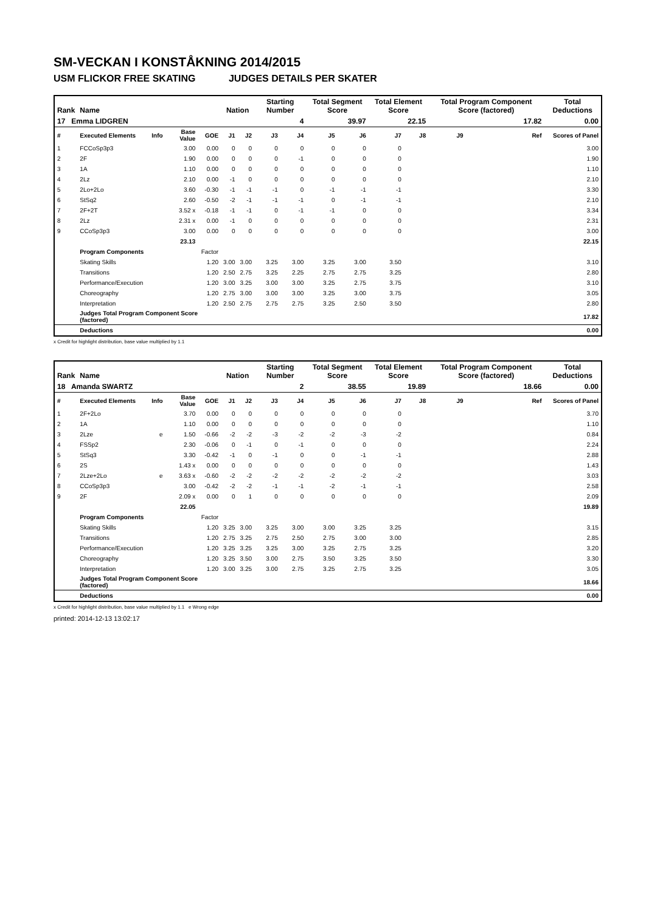SM-VECKAN I KONSTÅKNING 2014/2015
USM FLICKOR FREE SKATING JUDGES DETAILS PER SKATER
| Rank | Name | | | | Nation | | Starting Number | | Total Segment Score | | Total Element Score | | Total Program Component Score (factored) | | | | Total Deductions |
| --- | --- | --- | --- | --- | --- | --- | --- | --- | --- | --- | --- | --- | --- | --- | --- | --- | --- |
| 17 Emma LIDGREN | | | | | | | 4 | | 39.97 | | 22.15 | | 17.82 | | | | 0.00 |
| # | Executed Elements | Info | Base Value | GOE | J1 | J2 | J3 | J4 | J5 | J6 | J7 | J8 | J9 | | | Ref | Scores of Panel |
| 1 | FCCoSp3p3 | | 3.00 | 0.00 | 0 | 0 | 0 | 0 | 0 | 0 | 0 | | | | | | 3.00 |
| 2 | 2F | | 1.90 | 0.00 | 0 | 0 | 0 | -1 | 0 | 0 | 0 | | | | | | 1.90 |
| 3 | 1A | | 1.10 | 0.00 | 0 | 0 | 0 | 0 | 0 | 0 | 0 | | | | | | 1.10 |
| 4 | 2Lz | | 2.10 | 0.00 | -1 | 0 | 0 | 0 | 0 | 0 | 0 | | | | | | 2.10 |
| 5 | 2Lo+2Lo | | 3.60 | -0.30 | -1 | -1 | -1 | 0 | -1 | -1 | -1 | | | | | | 3.30 |
| 6 | StSq2 | | 2.60 | -0.50 | -2 | -1 | -1 | -1 | 0 | -1 | -1 | | | | | | 2.10 |
| 7 | 2F+2T | | 3.52 x | -0.18 | -1 | -1 | 0 | -1 | -1 | 0 | 0 | | | | | | 3.34 |
| 8 | 2Lz | | 2.31 x | 0.00 | -1 | 0 | 0 | 0 | 0 | 0 | 0 | | | | | | 2.31 |
| 9 | CCoSp3p3 | | 3.00 | 0.00 | 0 | 0 | 0 | 0 | 0 | 0 | 0 | | | | | | 3.00 |
| | | | 23.13 | | | | | | | | | | | | | | 22.15 |
| | Program Components | | | Factor | | | | | | | | | | | | | |
| | Skating Skills | | | 1.20 | 3.00 | 3.00 | 3.25 | 3.00 | 3.25 | 3.00 | 3.50 | | | | | | 3.10 |
| | Transitions | | | 1.20 | 2.50 | 2.75 | 3.25 | 2.25 | 2.75 | 2.75 | 3.25 | | | | | | 2.80 |
| | Performance/Execution | | | 1.20 | 3.00 | 3.25 | 3.00 | 3.00 | 3.25 | 2.75 | 3.75 | | | | | | 3.10 |
| | Choreography | | | 1.20 | 2.75 | 3.00 | 3.00 | 3.00 | 3.25 | 3.00 | 3.75 | | | | | | 3.05 |
| | Interpretation | | | 1.20 | 2.50 | 2.75 | 2.75 | 2.75 | 3.25 | 2.50 | 3.50 | | | | | | 2.80 |
| | Judges Total Program Component Score (factored) | | | | | | | | | | | | | | | | 17.82 |
| | Deductions | | | | | | | | | | | | | | | | 0.00 |
x Credit for highlight distribution, base value multiplied by 1.1
| Rank | Name | | | | Nation | | Starting Number | | Total Segment Score | | Total Element Score | | Total Program Component Score (factored) | | | | Total Deductions |
| --- | --- | --- | --- | --- | --- | --- | --- | --- | --- | --- | --- | --- | --- | --- | --- | --- | --- |
| 18 Amanda SWARTZ | | | | | | | 2 | | 38.55 | | 19.89 | | 18.66 | | | | 0.00 |
| # | Executed Elements | Info | Base Value | GOE | J1 | J2 | J3 | J4 | J5 | J6 | J7 | J8 | J9 | | | Ref | Scores of Panel |
| 1 | 2F+2Lo | | 3.70 | 0.00 | 0 | 0 | 0 | 0 | 0 | 0 | 0 | | | | | | 3.70 |
| 2 | 1A | | 1.10 | 0.00 | 0 | 0 | 0 | 0 | 0 | 0 | 0 | | | | | | 1.10 |
| 3 | 2Lze | e | 1.50 | -0.66 | -2 | -2 | -3 | -2 | -2 | -3 | -2 | | | | | | 0.84 |
| 4 | FSSp2 | | 2.30 | -0.06 | 0 | -1 | 0 | -1 | 0 | 0 | 0 | | | | | | 2.24 |
| 5 | StSq3 | | 3.30 | -0.42 | -1 | 0 | -1 | 0 | 0 | -1 | -1 | | | | | | 2.88 |
| 6 | 2S | | 1.43 x | 0.00 | 0 | 0 | 0 | 0 | 0 | 0 | 0 | | | | | | 1.43 |
| 7 | 2Lze+2Lo | e | 3.63 x | -0.60 | -2 | -2 | -2 | -2 | -2 | -2 | -2 | | | | | | 3.03 |
| 8 | CCoSp3p3 | | 3.00 | -0.42 | -2 | -2 | -1 | -1 | -2 | -1 | -1 | | | | | | 2.58 |
| 9 | 2F | | 2.09 x | 0.00 | 0 | 1 | 0 | 0 | 0 | 0 | 0 | | | | | | 2.09 |
| | | | 22.05 | | | | | | | | | | | | | | 19.89 |
| | Program Components | | | Factor | | | | | | | | | | | | | |
| | Skating Skills | | | 1.20 | 3.25 | 3.00 | 3.25 | 3.00 | 3.00 | 3.25 | 3.25 | | | | | | 3.15 |
| | Transitions | | | 1.20 | 2.75 | 3.25 | 2.75 | 2.50 | 2.75 | 3.00 | 3.00 | | | | | | 2.85 |
| | Performance/Execution | | | 1.20 | 3.25 | 3.25 | 3.25 | 3.00 | 3.25 | 2.75 | 3.25 | | | | | | 3.20 |
| | Choreography | | | 1.20 | 3.25 | 3.50 | 3.00 | 2.75 | 3.50 | 3.25 | 3.50 | | | | | | 3.30 |
| | Interpretation | | | 1.20 | 3.00 | 3.25 | 3.00 | 2.75 | 3.25 | 2.75 | 3.25 | | | | | | 3.05 |
| | Judges Total Program Component Score (factored) | | | | | | | | | | | | | | | | 18.66 |
| | Deductions | | | | | | | | | | | | | | | | 0.00 |
x Credit for highlight distribution, base value multiplied by 1.1 e Wrong edge
printed: 2014-12-13 13:02:17